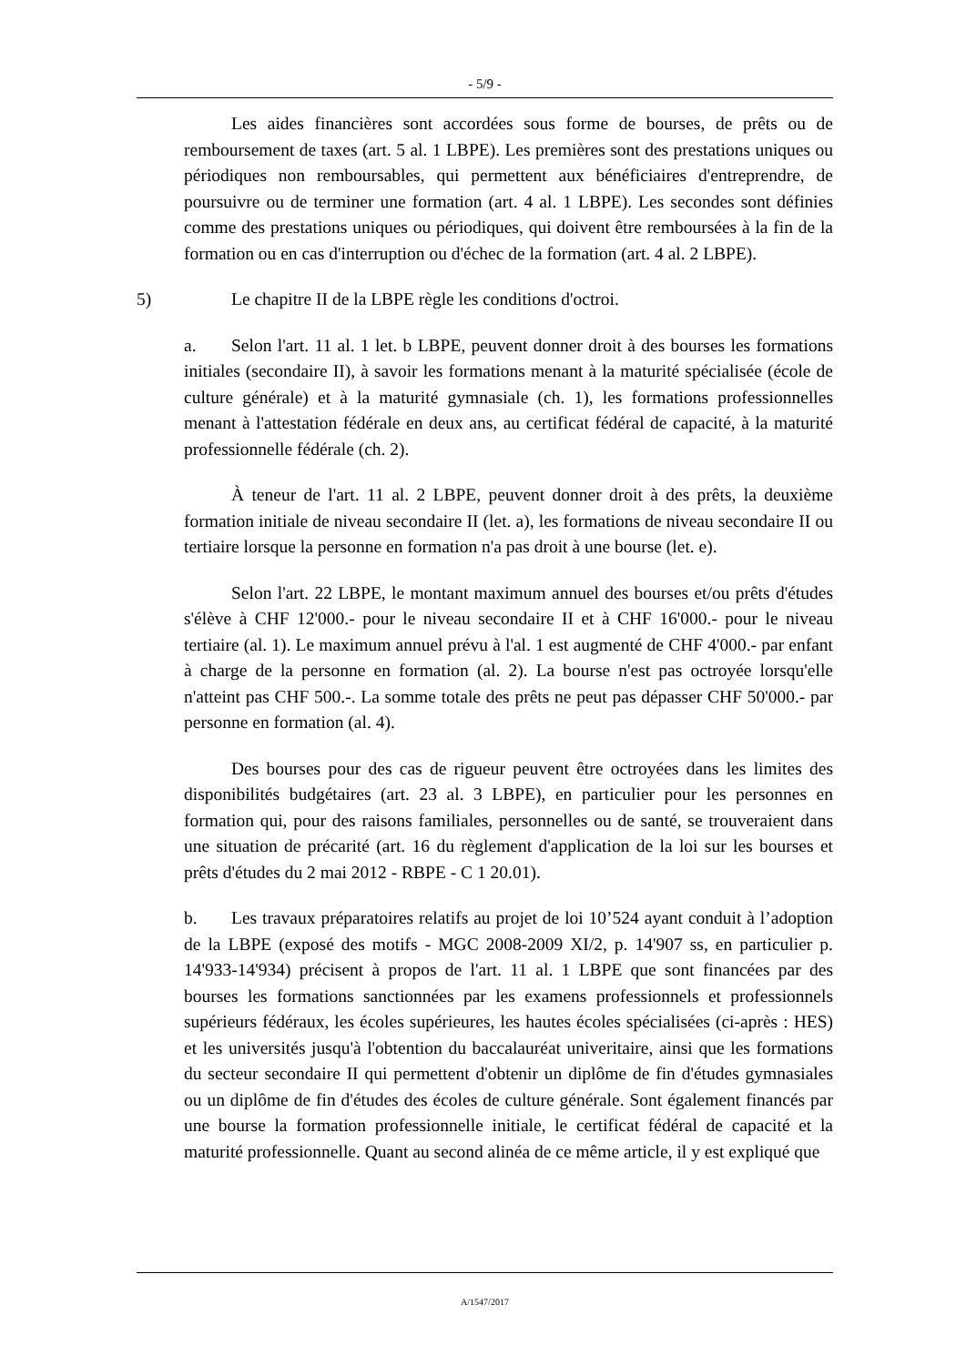- 5/9 -
Les aides financières sont accordées sous forme de bourses, de prêts ou de remboursement de taxes (art. 5 al. 1 LBPE). Les premières sont des prestations uniques ou périodiques non remboursables, qui permettent aux bénéficiaires d'entreprendre, de poursuivre ou de terminer une formation (art. 4 al. 1 LBPE). Les secondes sont définies comme des prestations uniques ou périodiques, qui doivent être remboursées à la fin de la formation ou en cas d'interruption ou d'échec de la formation (art. 4 al. 2 LBPE).
5) Le chapitre II de la LBPE règle les conditions d'octroi.
a. Selon l'art. 11 al. 1 let. b LBPE, peuvent donner droit à des bourses les formations initiales (secondaire II), à savoir les formations menant à la maturité spécialisée (école de culture générale) et à la maturité gymnasiale (ch. 1), les formations professionnelles menant à l'attestation fédérale en deux ans, au certificat fédéral de capacité, à la maturité professionnelle fédérale (ch. 2).
À teneur de l'art. 11 al. 2 LBPE, peuvent donner droit à des prêts, la deuxième formation initiale de niveau secondaire II (let. a), les formations de niveau secondaire II ou tertiaire lorsque la personne en formation n'a pas droit à une bourse (let. e).
Selon l'art. 22 LBPE, le montant maximum annuel des bourses et/ou prêts d'études s'élève à CHF 12'000.- pour le niveau secondaire II et à CHF 16'000.- pour le niveau tertiaire (al. 1). Le maximum annuel prévu à l'al. 1 est augmenté de CHF 4'000.- par enfant à charge de la personne en formation (al. 2). La bourse n'est pas octroyée lorsqu'elle n'atteint pas CHF 500.-. La somme totale des prêts ne peut pas dépasser CHF 50'000.- par personne en formation (al. 4).
Des bourses pour des cas de rigueur peuvent être octroyées dans les limites des disponibilités budgétaires (art. 23 al. 3 LBPE), en particulier pour les personnes en formation qui, pour des raisons familiales, personnelles ou de santé, se trouveraient dans une situation de précarité (art. 16 du règlement d'application de la loi sur les bourses et prêts d'études du 2 mai 2012 - RBPE - C 1 20.01).
b. Les travaux préparatoires relatifs au projet de loi 10’524 ayant conduit à l’adoption de la LBPE (exposé des motifs - MGC 2008-2009 XI/2, p. 14'907 ss, en particulier p. 14'933-14'934) précisent à propos de l'art. 11 al. 1 LBPE que sont financées par des bourses les formations sanctionnées par les examens professionnels et professionnels supérieurs fédéraux, les écoles supérieures, les hautes écoles spécialisées (ci-après : HES) et les universités jusqu'à l'obtention du baccalauréat univeritaire, ainsi que les formations du secteur secondaire II qui permettent d'obtenir un diplôme de fin d'études gymnasiales ou un diplôme de fin d'études des écoles de culture générale. Sont également financés par une bourse la formation professionnelle initiale, le certificat fédéral de capacité et la maturité professionnelle. Quant au second alinéa de ce même article, il y est expliqué que
A/1547/2017